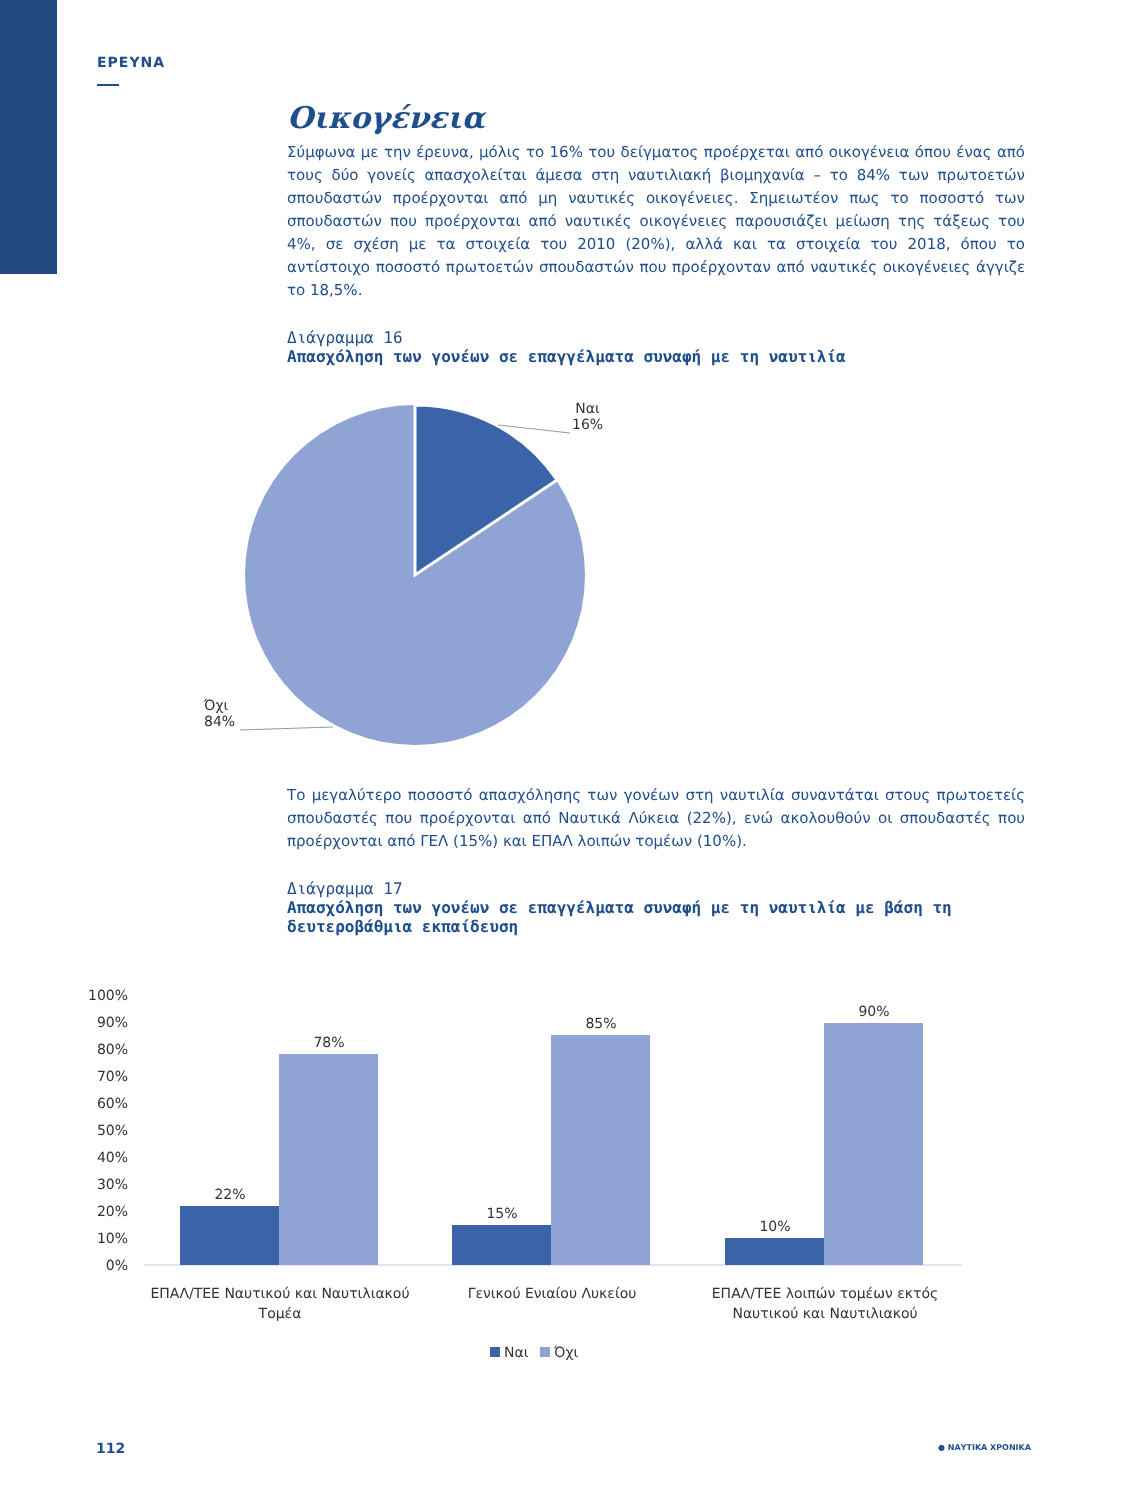ΕΡΕΥΝΑ
Οικογένεια
Σύμφωνα με την έρευνα, μόλις το 16% του δείγματος προέρχεται από οικογένεια όπου ένας από τους δύο γονείς απασχολείται άμεσα στη ναυτιλιακή βιομηχανία – το 84% των πρωτοετών σπουδαστών προέρχονται από μη ναυτικές οικογένειες. Σημειωτέον πως το ποσοστό των σπουδαστών που προέρχονται από ναυτικές οικογένειες παρουσιάζει μείωση της τάξεως του 4%, σε σχέση με τα στοιχεία του 2010 (20%), αλλά και τα στοιχεία του 2018, όπου το αντίστοιχο ποσοστό πρωτοετών σπουδαστών που προέρχονταν από ναυτικές οικογένειες άγγιζε το 18,5%.
Διάγραμμα 16
Απασχόληση των γονέων σε επαγγέλματα συναφή με τη ναυτιλία
Ναι
16%
Όχι
84%
Το μεγαλύτερο ποσοστό απασχόλησης των γονέων στη ναυτιλία συναντάται στους πρωτοετείς σπουδαστές που προέρχονται από Ναυτικά Λύκεια (22%), ενώ ακολουθούν οι σπουδαστές που προέρχονται από ΓΕΛ (15%) και ΕΠΑΛ λοιπών τομέων (10%).
Διάγραμμα 17
Απασχόληση των γονέων σε επαγγέλματα συναφή με τη ναυτιλία με βάση τη δευτεροβάθμια εκπαίδευση
100%
90%
80%
70%
60%
50%
40%
30%
20%
10%
0%
22%
78%
15%
85%
10%
90%
ΕΠΑΛ/ΤΕΕ Ναυτικού και Ναυτιλιακού
Τομέα
Γενικού Ενιαίου Λυκείου
ΕΠΑΛ/ΤΕΕ λοιπών τομέων εκτός
Ναυτικού και Ναυτιλιακού
Ναι
Όχι
112 ● ΝΑΥΤΙΚΑ ΧΡΟΝΙΚΑ